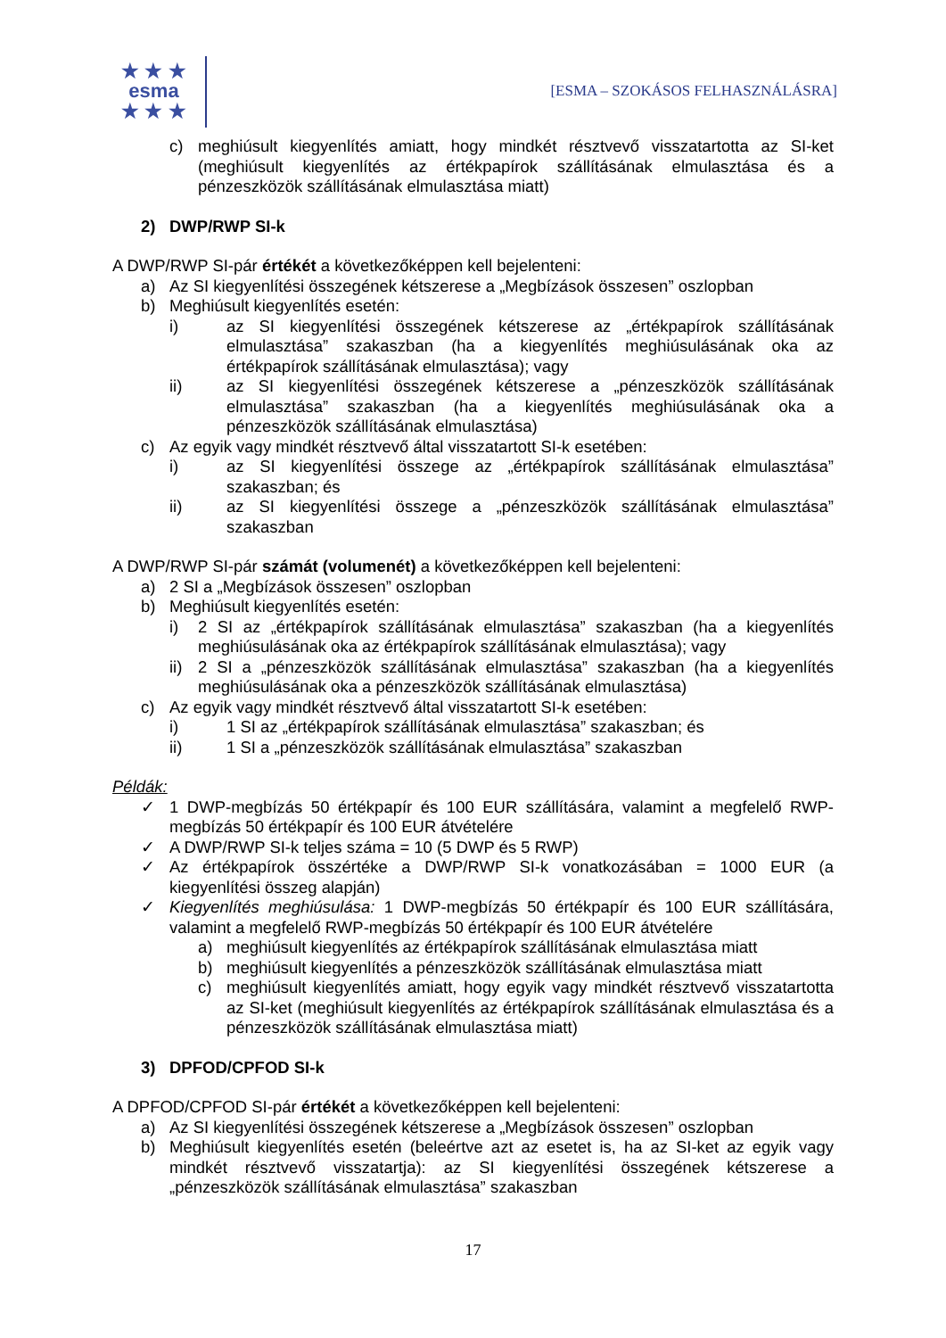★ ★ ★
esma
★ ★ ★
[ESMA – SZOKÁSOS FELHASZNÁLÁSRA]
c) meghiúsult kiegyenlítés amiatt, hogy mindkét résztvevő visszatartotta az SI-ket (meghiúsult kiegyenlítés az értékpapírok szállításának elmulasztása és a pénzeszközök szállításának elmulasztása miatt)
2) DWP/RWP SI-k
A DWP/RWP SI-pár értékét a következőképpen kell bejelenteni:
a) Az SI kiegyenlítési összegének kétszerese a „Megbízások összesen” oszlopban
b) Meghiúsult kiegyenlítés esetén:
i) az SI kiegyenlítési összegének kétszerese az „értékpapírok szállításának elmulasztása” szakaszban (ha a kiegyenlítés meghiúsulásának oka az értékpapírok szállításának elmulasztása); vagy
ii) az SI kiegyenlítési összegének kétszerese a „pénzeszközök szállításának elmulasztása” szakaszban (ha a kiegyenlítés meghiúsulásának oka a pénzeszközök szállításának elmulasztása)
c) Az egyik vagy mindkét résztvevő által visszatartott SI-k esetében:
i) az SI kiegyenlítési összege az „értékpapírok szállításának elmulasztása” szakaszban; és
ii) az SI kiegyenlítési összege a „pénzeszközök szállításának elmulasztása” szakaszban
A DWP/RWP SI-pár számát (volumenét) a következőképpen kell bejelenteni:
a) 2 SI a „Megbízások összesen” oszlopban
b) Meghiúsult kiegyenlítés esetén:
i) 2 SI az „értékpapírok szállításának elmulasztása” szakaszban (ha a kiegyenlítés meghiúsulásának oka az értékpapírok szállításának elmulasztása); vagy
ii) 2 SI a „pénzeszközök szállításának elmulasztása” szakaszban (ha a kiegyenlítés meghiúsulásának oka a pénzeszközök szállításának elmulasztása)
c) Az egyik vagy mindkét résztvevő által visszatartott SI-k esetében:
i) 1 SI az „értékpapírok szállításának elmulasztása” szakaszban; és
ii) 1 SI a „pénzeszközök szállításának elmulasztása” szakaszban
Példák:
✓ 1 DWP-megbízás 50 értékpapír és 100 EUR szállítására, valamint a megfelelő RWP-megbízás 50 értékpapír és 100 EUR átvételére
✓ A DWP/RWP SI-k teljes száma = 10 (5 DWP és 5 RWP)
✓ Az értékpapírok összértéke a DWP/RWP SI-k vonatkozásában = 1000 EUR (a kiegyenlítési összeg alapján)
✓ Kiegyenlítés meghiúsulása: 1 DWP-megbízás 50 értékpapír és 100 EUR szállítására, valamint a megfelelő RWP-megbízás 50 értékpapír és 100 EUR átvételére
a) meghiúsult kiegyenlítés az értékpapírok szállításának elmulasztása miatt
b) meghiúsult kiegyenlítés a pénzeszközök szállításának elmulasztása miatt
c) meghiúsult kiegyenlítés amiatt, hogy egyik vagy mindkét résztvevő visszatartotta az SI-ket (meghiúsult kiegyenlítés az értékpapírok szállításának elmulasztása és a pénzeszközök szállításának elmulasztása miatt)
3) DPFOD/CPFOD SI-k
A DPFOD/CPFOD SI-pár értékét a következőképpen kell bejelenteni:
a) Az SI kiegyenlítési összegének kétszerese a „Megbízások összesen” oszlopban
b) Meghiúsult kiegyenlítés esetén (beleértve azt az esetet is, ha az SI-ket az egyik vagy mindkét résztvevő visszatartja): az SI kiegyenlítési összegének kétszerese a „pénzeszközök szállításának elmulasztása” szakaszban
17